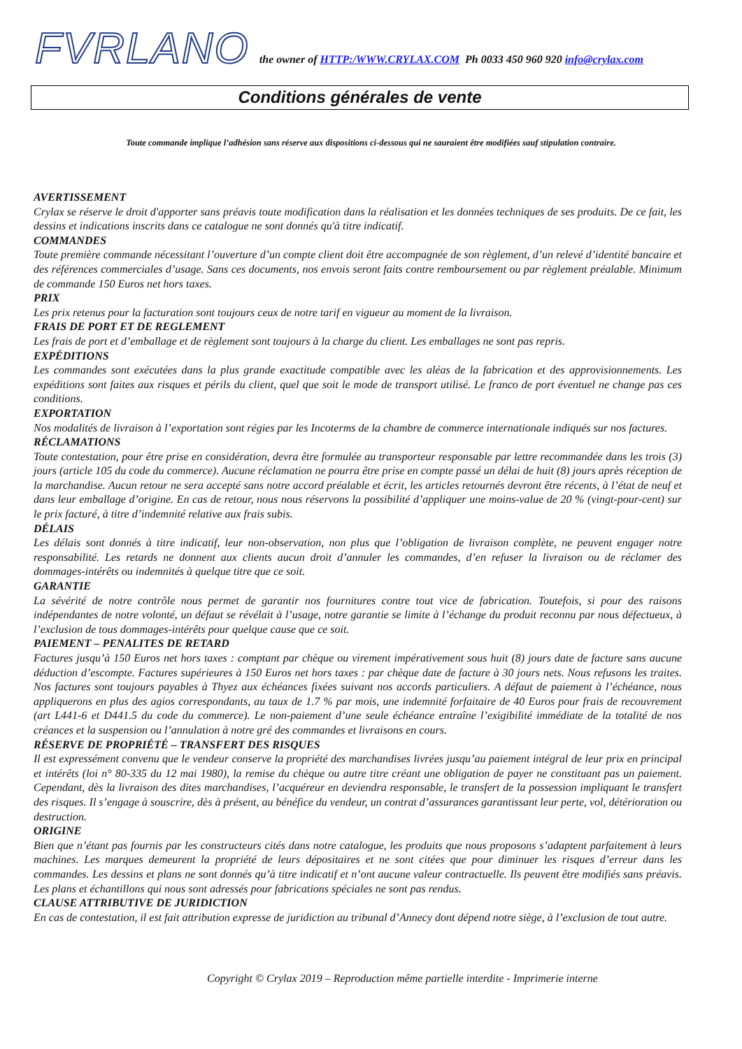FVRLANO
the owner of HTTP:/WWW.CRYLAX.COM Ph 0033 450 960 920 info@crylax.com
Conditions générales de vente
Toute commande implique l’adhésion sans réserve aux dispositions ci-dessous qui ne sauraient être modifiées sauf stipulation contraire.
AVERTISSEMENT
Crylax se réserve le droit d'apporter sans préavis toute modification dans la réalisation et les données techniques de ses produits. De ce fait, les dessins et indications inscrits dans ce catalogue ne sont donnés qu'à titre indicatif.
COMMANDES
Toute première commande nécessitant l’ouverture d’un compte client doit être accompagnée de son règlement, d’un relevé d’identité bancaire et des références commerciales d’usage. Sans ces documents, nos envois seront faits contre remboursement ou par règlement préalable. Minimum de commande 150 Euros net hors taxes.
PRIX
Les prix retenus pour la facturation sont toujours ceux de notre tarif en vigueur au moment de la livraison.
FRAIS DE PORT ET DE REGLEMENT
Les frais de port et d’emballage et de règlement sont toujours à la charge du client. Les emballages ne sont pas repris.
EXPÉDITIONS
Les commandes sont exécutées dans la plus grande exactitude compatible avec les aléas de la fabrication et des approvisionnements. Les expéditions sont faites aux risques et périls du client, quel que soit le mode de transport utilisé. Le franco de port éventuel ne change pas ces conditions.
EXPORTATION
Nos modalités de livraison à l’exportation sont régies par les Incoterms de la chambre de commerce internationale indiqués sur nos factures.
RÉCLAMATIONS
Toute contestation, pour être prise en considération, devra être formulée au transporteur responsable par lettre recommandée dans les trois (3) jours (article 105 du code du commerce). Aucune réclamation ne pourra être prise en compte passé un délai de huit (8) jours après réception de la marchandise. Aucun retour ne sera accepté sans notre accord préalable et écrit, les articles retournés devront être récents, à l’état de neuf et dans leur emballage d’origine. En cas de retour, nous nous réservons la possibilité d’appliquer une moins-value de 20 % (vingt-pour-cent) sur le prix facturé, à titre d’indemnité relative aux frais subis.
DÉLAIS
Les délais sont donnés à titre indicatif, leur non-observation, non plus que l’obligation de livraison complète, ne peuvent engager notre responsabilité. Les retards ne donnent aux clients aucun droit d’annuler les commandes, d’en refuser la livraison ou de réclamer des dommages-intérêts ou indemnités à quelque titre que ce soit.
GARANTIE
La sévérité de notre contrôle nous permet de garantir nos fournitures contre tout vice de fabrication. Toutefois, si pour des raisons indépendantes de notre volonté, un défaut se révélait à l’usage, notre garantie se limite à l’échange du produit reconnu par nous défectueux, à l’exclusion de tous dommages-intérêts pour quelque cause que ce soit.
PAIEMENT – PENALITES DE RETARD
Factures jusqu’à 150 Euros net hors taxes : comptant par chèque ou virement impérativement sous huit (8) jours date de facture sans aucune déduction d’escompte. Factures supérieures à 150 Euros net hors taxes : par chèque date de facture à 30 jours nets. Nous refusons les traites. Nos factures sont toujours payables à Thyez aux échéances fixées suivant nos accords particuliers. A défaut de paiement à l’échéance, nous appliquerons en plus des agios correspondants, au taux de 1.7 % par mois, une indemnité forfaitaire de 40 Euros pour frais de recouvrement (art L441-6 et D441.5 du code du commerce). Le non-paiement d’une seule échéance entraîne l’exigibilité immédiate de la totalité de nos créances et la suspension ou l’annulation à notre gré des commandes et livraisons en cours.
RÉSERVE DE PROPRIÉTÉ – TRANSFERT DES RISQUES
Il est expressément convenu que le vendeur conserve la propriété des marchandises livrées jusqu’au paiement intégral de leur prix en principal et intérêts (loi n° 80-335 du 12 mai 1980), la remise du chèque ou autre titre créant une obligation de payer ne constituant pas un paiement. Cependant, dès la livraison des dites marchandises, l’acquéreur en deviendra responsable, le transfert de la possession impliquant le transfert des risques. Il s’engage à souscrire, dès à présent, au bénéfice du vendeur, un contrat d’assurances garantissant leur perte, vol, détérioration ou destruction.
ORIGINE
Bien que n’étant pas fournis par les constructeurs cités dans notre catalogue, les produits que nous proposons s’adaptent parfaitement à leurs machines. Les marques demeurent la propriété de leurs dépositaires et ne sont citées que pour diminuer les risques d’erreur dans les commandes. Les dessins et plans ne sont donnés qu’à titre indicatif et n’ont aucune valeur contractuelle. Ils peuvent être modifiés sans préavis. Les plans et échantillons qui nous sont adressés pour fabrications spéciales ne sont pas rendus.
CLAUSE ATTRIBUTIVE DE JURIDICTION
En cas de contestation, il est fait attribution expresse de juridiction au tribunal d’Annecy dont dépend notre siège, à l’exclusion de tout autre.
Copyright © Crylax 2019 – Reproduction même partielle interdite - Imprimerie interne